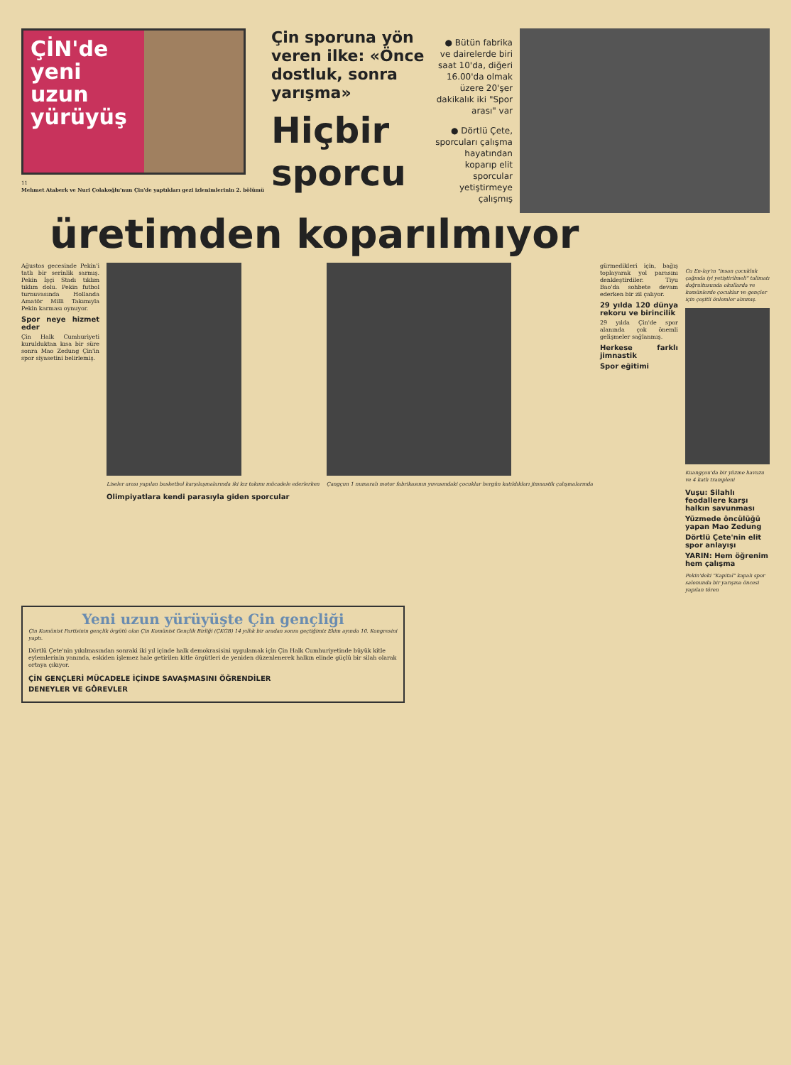ÇİN'de yeni uzun yürüyüş
11
Mehmet Ataberk ve Nuri Çolakoğlu'nun Çin'de yaptıkları gezi izlenimlerinin 2. bölümü
Çin sporuna yön veren ilke: «Önce dostluk, sonra yarışma»
Hiçbir sporcu
● Bütün fabrika ve dairelerde biri saat 10'da, diğeri 16.00'da olmak üzere 20'şer dakikalık iki "Spor arası" var
● Dörtlü Çete, sporcuları çalışma hayatından koparıp elit sporcular yetiştirmeye çalışmış
üretimden koparılmıyor
Ağustos gecesinde Pekin'i tatlı bir serinlik sarmış. Pekin İşçi Stadı tıklım tıklım dolu. Pekin futbol turnuvasında Hollanda Amatör Milli Takımıyla Pekin karması oynuyor.
Spor neye hizmet eder
Çin Halk Cumhuriyeti kurulduktan kısa bir süre sonra Mao Zedung Çin'in spor siyasetini belirlemiş.
Liseler arası yapılan basketbol karşılaşmalarında iki kız takımı mücadele ederlerken
Olimpiyatlara kendi parasıyla giden sporcular
Çangçun 1 numaralı motor fabrikasının yuvasındaki çocuklar hergün katıldıkları jimnastik çalışmalarında
gürmedikleri için, bağış toplayarak yol parasını denkleştirdiler. Tiyu Bao'da sohbete devam ederken bir zil çalıyor.
29 yılda 120 dünya rekoru ve birincilik
29 yılda Çin'de spor alanında çok önemli gelişmeler sağlanmış.
Herkese farklı jimnastik
Spor eğitimi
Cu En-lay'ın "insan çocukluk çağında iyi yetiştirilmeli" talimatı doğrultusunda okullarda ve komünlerde çocuklar ve gençler için çeşitli önlemler alınmış.
Kuangçou'da bir yüzme havuzu ve 4 katlı trampleni
Vuşu: Silahlı feodallere karşı halkın savunması
Yüzmede öncülüğü yapan Mao Zedung
Dörtlü Çete'nin elit spor anlayışı
YARIN: Hem öğrenim hem çalışma
Pekin'deki "Kapital" kapalı spor salonunda bir yarışma öncesi yapılan tören
Yeni uzun yürüyüşte Çin gençliği
Çin Komünist Partisinin gençlik örgütü olan Çin Komünist Gençlik Birliği (ÇKGB) 14 yıllık bir aradan sonra geçtiğimiz Ekim ayında 10. Kongresini yaptı.
Dörtlü Çete'nin yıkılmasından sonraki iki yıl içinde halk demokrasisini uygulamak için Çin Halk Cumhuriyetinde büyük kitle eylemlerinin yanında, eskiden işlemez hale getirilen kitle örgütleri de yeniden düzenlenerek halkın elinde güçlü bir silah olarak ortaya çıkıyor.
ÇİN GENÇLERİ MÜCADELE İÇİNDE SAVAŞMASINI ÖĞRENDİLER
DENEYLER VE GÖREVLER